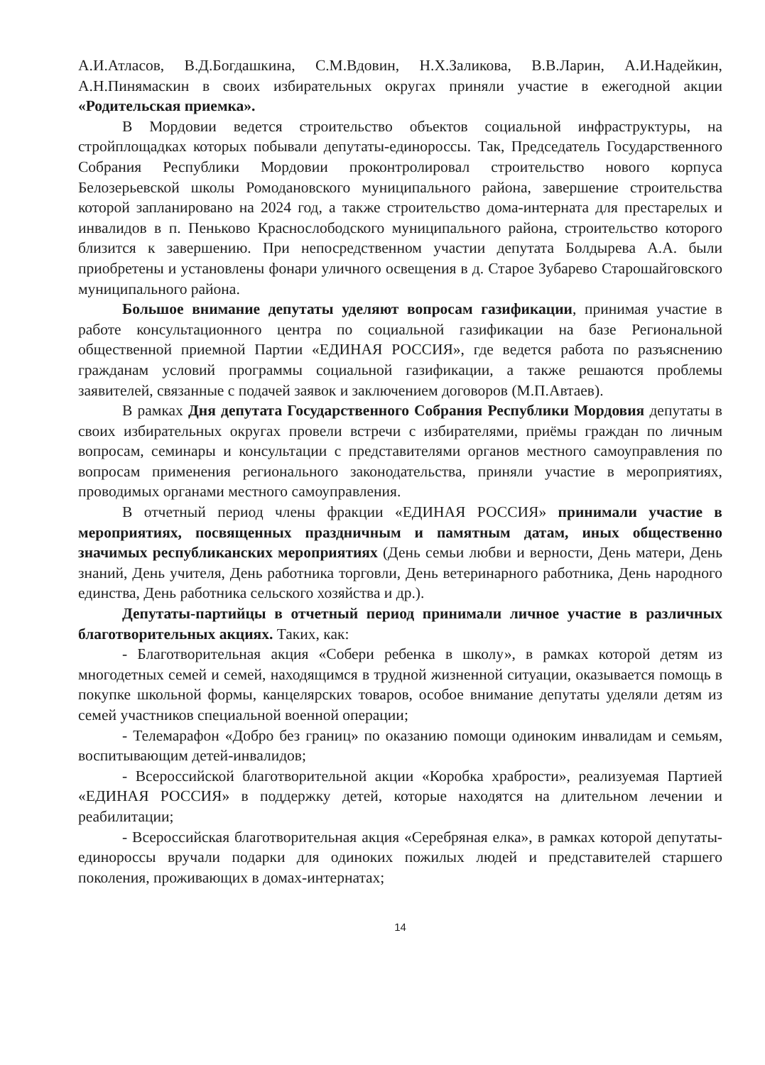А.И.Атласов, В.Д.Богдашкина, С.М.Вдовин, Н.Х.Заликова, В.В.Ларин, А.И.Надейкин, А.Н.Пинямаскин в своих избирательных округах приняли участие в ежегодной акции «Родительская приемка».
В Мордовии ведется строительство объектов социальной инфраструктуры, на стройплощадках которых побывали депутаты-единороссы. Так, Председатель Государственного Собрания Республики Мордовии проконтролировал строительство нового корпуса Белозерьевской школы Ромодановского муниципального района, завершение строительства которой запланировано на 2024 год, а также строительство дома-интерната для престарелых и инвалидов в п. Пеньково Краснослободского муниципального района, строительство которого близится к завершению. При непосредственном участии депутата Болдырева А.А. были приобретены и установлены фонари уличного освещения в д. Старое Зубарево Старошайговского муниципального района.
Большое внимание депутаты уделяют вопросам газификации, принимая участие в работе консультационного центра по социальной газификации на базе Региональной общественной приемной Партии «ЕДИНАЯ РОССИЯ», где ведется работа по разъяснению гражданам условий программы социальной газификации, а также решаются проблемы заявителей, связанные с подачей заявок и заключением договоров (М.П.Автаев).
В рамках Дня депутата Государственного Собрания Республики Мордовия депутаты в своих избирательных округах провели встречи с избирателями, приёмы граждан по личным вопросам, семинары и консультации с представителями органов местного самоуправления по вопросам применения регионального законодательства, приняли участие в мероприятиях, проводимых органами местного самоуправления.
В отчетный период члены фракции «ЕДИНАЯ РОССИЯ» принимали участие в мероприятиях, посвященных праздничным и памятным датам, иных общественно значимых республиканских мероприятиях (День семьи любви и верности, День матери, День знаний, День учителя, День работника торговли, День ветеринарного работника, День народного единства, День работника сельского хозяйства и др.).
Депутаты-партийцы в отчетный период принимали личное участие в различных благотворительных акциях. Таких, как:
- Благотворительная акция «Собери ребенка в школу», в рамках которой детям из многодетных семей и семей, находящимся в трудной жизненной ситуации, оказывается помощь в покупке школьной формы, канцелярских товаров, особое внимание депутаты уделяли детям из семей участников специальной военной операции;
- Телемарафон «Добро без границ» по оказанию помощи одиноким инвалидам и семьям, воспитывающим детей-инвалидов;
- Всероссийской благотворительной акции «Коробка храбрости», реализуемая Партией «ЕДИНАЯ РОССИЯ» в поддержку детей, которые находятся на длительном лечении и реабилитации;
- Всероссийская благотворительная акция «Серебряная елка», в рамках которой депутаты-единороссы вручали подарки для одиноких пожилых людей и представителей старшего поколения, проживающих в домах-интернатах;
14